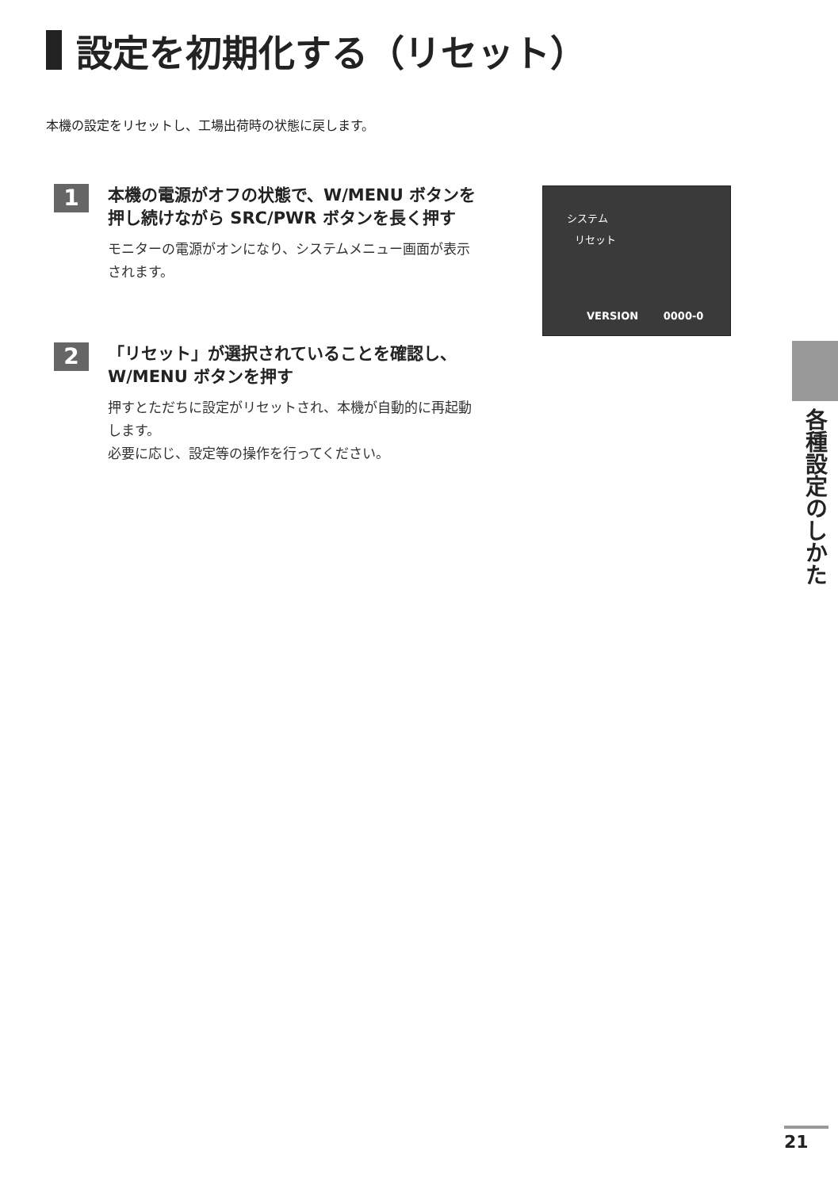設定を初期化する（リセット）
本機の設定をリセットし、工場出荷時の状態に戻します。
1
本機の電源がオフの状態で、W/MENU ボタンを押し続けながら SRC/PWR ボタンを長く押す
モニターの電源がオンになり、システムメニュー画面が表示されます。
2
「リセット」が選択されていることを確認し、W/MENU ボタンを押す
押すとただちに設定がリセットされ、本機が自動的に再起動します。
必要に応じ、設定等の操作を行ってください。
システム
リセット
VERSION 0000-0
各種設定のしかた
21